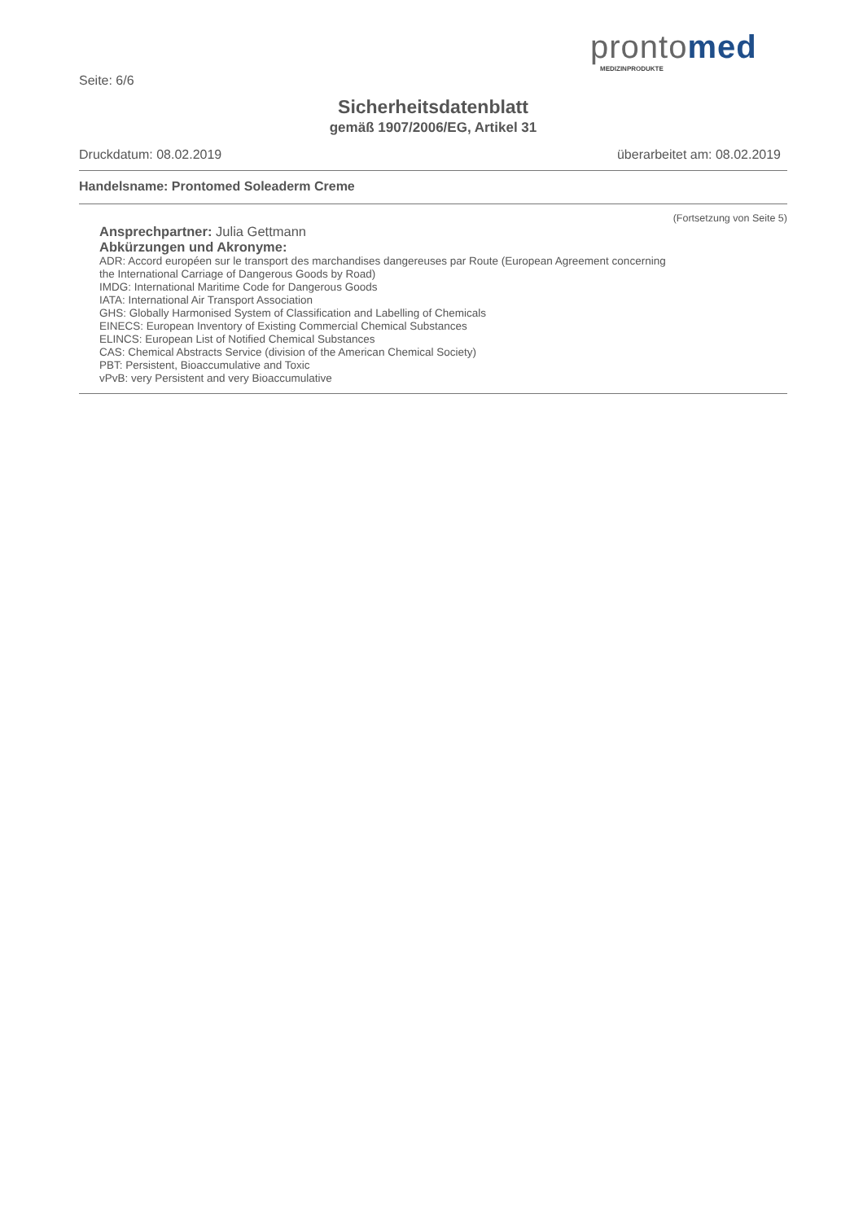prontomed
MEDIZINPRODUKTE
Seite: 6/6
Sicherheitsdatenblatt
gemäß 1907/2006/EG, Artikel 31
Druckdatum: 08.02.2019 überarbeitet am: 08.02.2019
Handelsname: Prontomed Soleaderm Creme
(Fortsetzung von Seite 5)
Ansprechpartner: Julia Gettmann
Abkürzungen und Akronyme:
ADR: Accord européen sur le transport des marchandises dangereuses par Route (European Agreement concerning
the International Carriage of Dangerous Goods by Road)
IMDG: International Maritime Code for Dangerous Goods
IATA: International Air Transport Association
GHS: Globally Harmonised System of Classification and Labelling of Chemicals
EINECS: European Inventory of Existing Commercial Chemical Substances
ELINCS: European List of Notified Chemical Substances
CAS: Chemical Abstracts Service (division of the American Chemical Society)
PBT: Persistent, Bioaccumulative and Toxic
vPvB: very Persistent and very Bioaccumulative